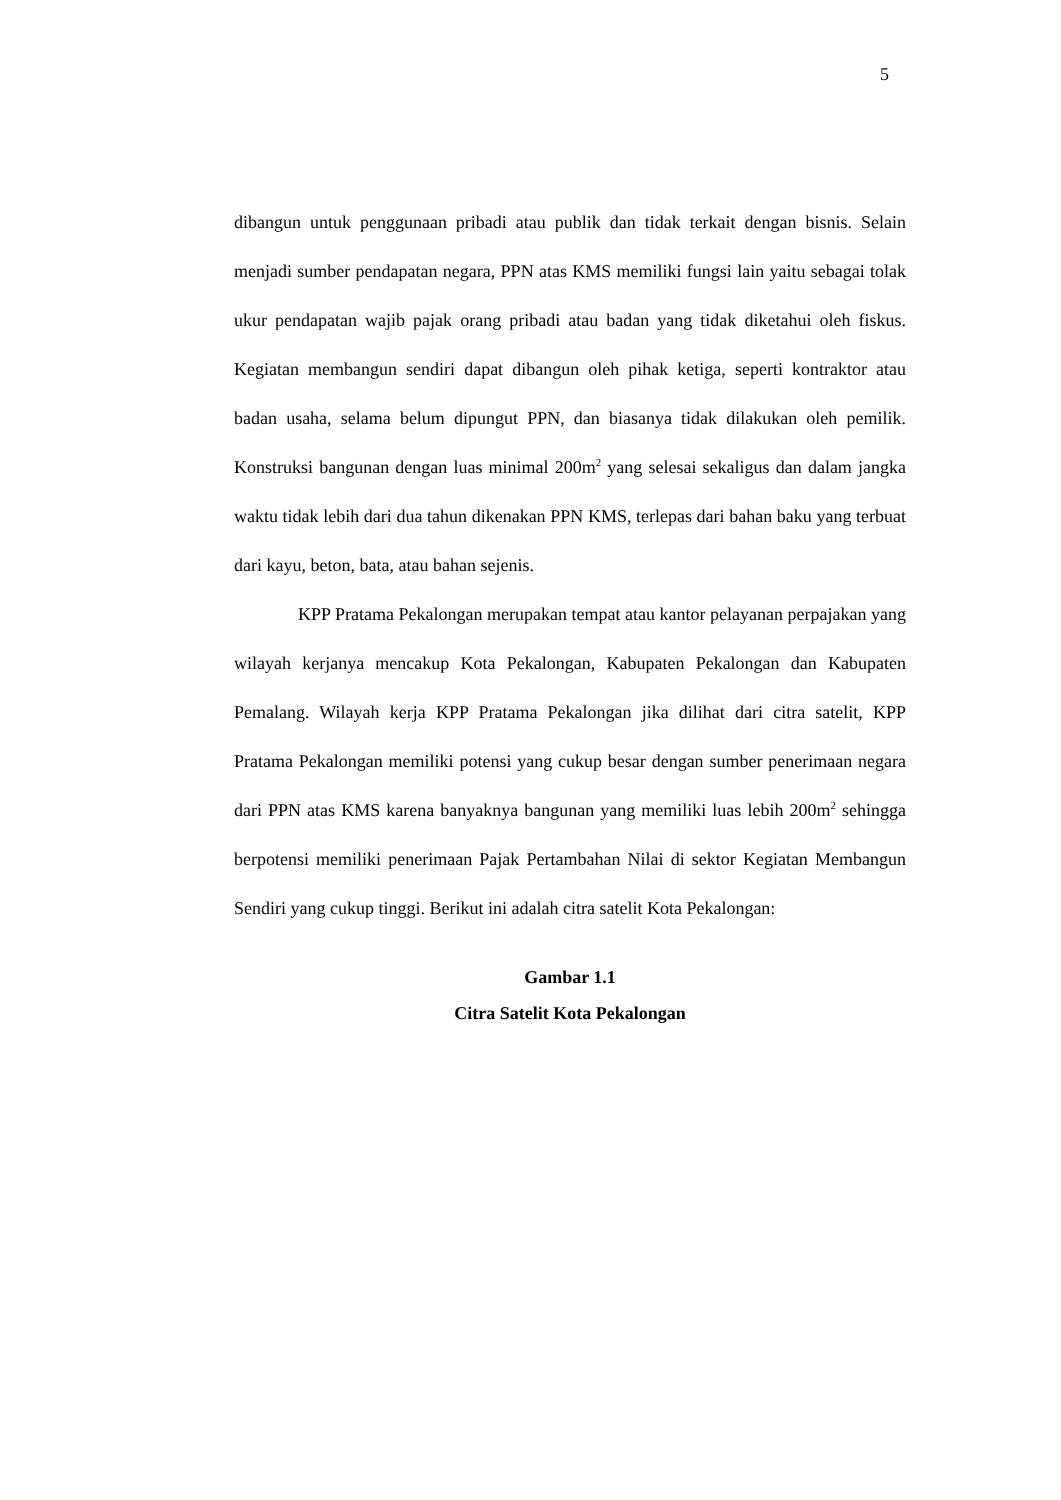5
dibangun untuk penggunaan pribadi atau publik dan tidak terkait dengan bisnis. Selain menjadi sumber pendapatan negara, PPN atas KMS memiliki fungsi lain yaitu sebagai tolak ukur pendapatan wajib pajak orang pribadi atau badan yang tidak diketahui oleh fiskus. Kegiatan membangun sendiri dapat dibangun oleh pihak ketiga, seperti kontraktor atau badan usaha, selama belum dipungut PPN, dan biasanya tidak dilakukan oleh pemilik. Konstruksi bangunan dengan luas minimal 200m<sup>2</sup> yang selesai sekaligus dan dalam jangka waktu tidak lebih dari dua tahun dikenakan PPN KMS, terlepas dari bahan baku yang terbuat dari kayu, beton, bata, atau bahan sejenis.
KPP Pratama Pekalongan merupakan tempat atau kantor pelayanan perpajakan yang wilayah kerjanya mencakup Kota Pekalongan, Kabupaten Pekalongan dan Kabupaten Pemalang. Wilayah kerja KPP Pratama Pekalongan jika dilihat dari citra satelit, KPP Pratama Pekalongan memiliki potensi yang cukup besar dengan sumber penerimaan negara dari PPN atas KMS karena banyaknya bangunan yang memiliki luas lebih 200m<sup>2</sup> sehingga berpotensi memiliki penerimaan Pajak Pertambahan Nilai di sektor Kegiatan Membangun Sendiri yang cukup tinggi. Berikut ini adalah citra satelit Kota Pekalongan:
Gambar 1.1
Citra Satelit Kota Pekalongan